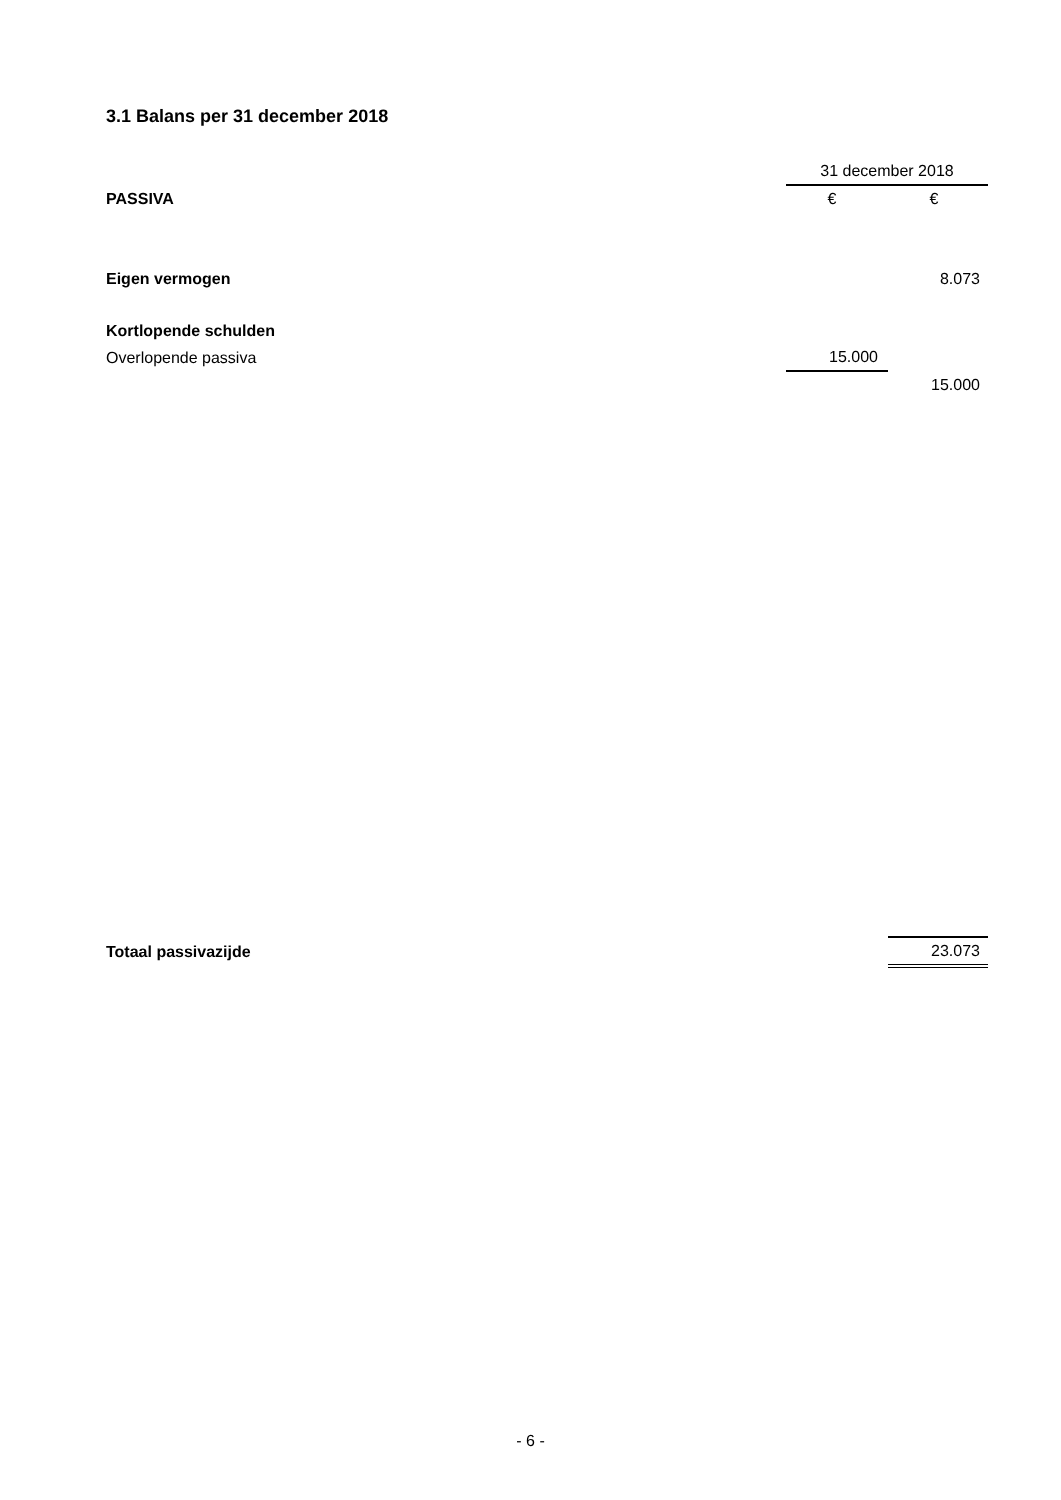3.1 Balans per 31 december 2018
| | 31 december 2018 | |
| PASSIVA | € | € |
| Eigen vermogen | | 8.073 |
| Kortlopende schulden | | |
| Overlopende passiva | 15.000 | |
| | | 15.000 |
| Totaal passivazijde | | 23.073 |
- 6 -